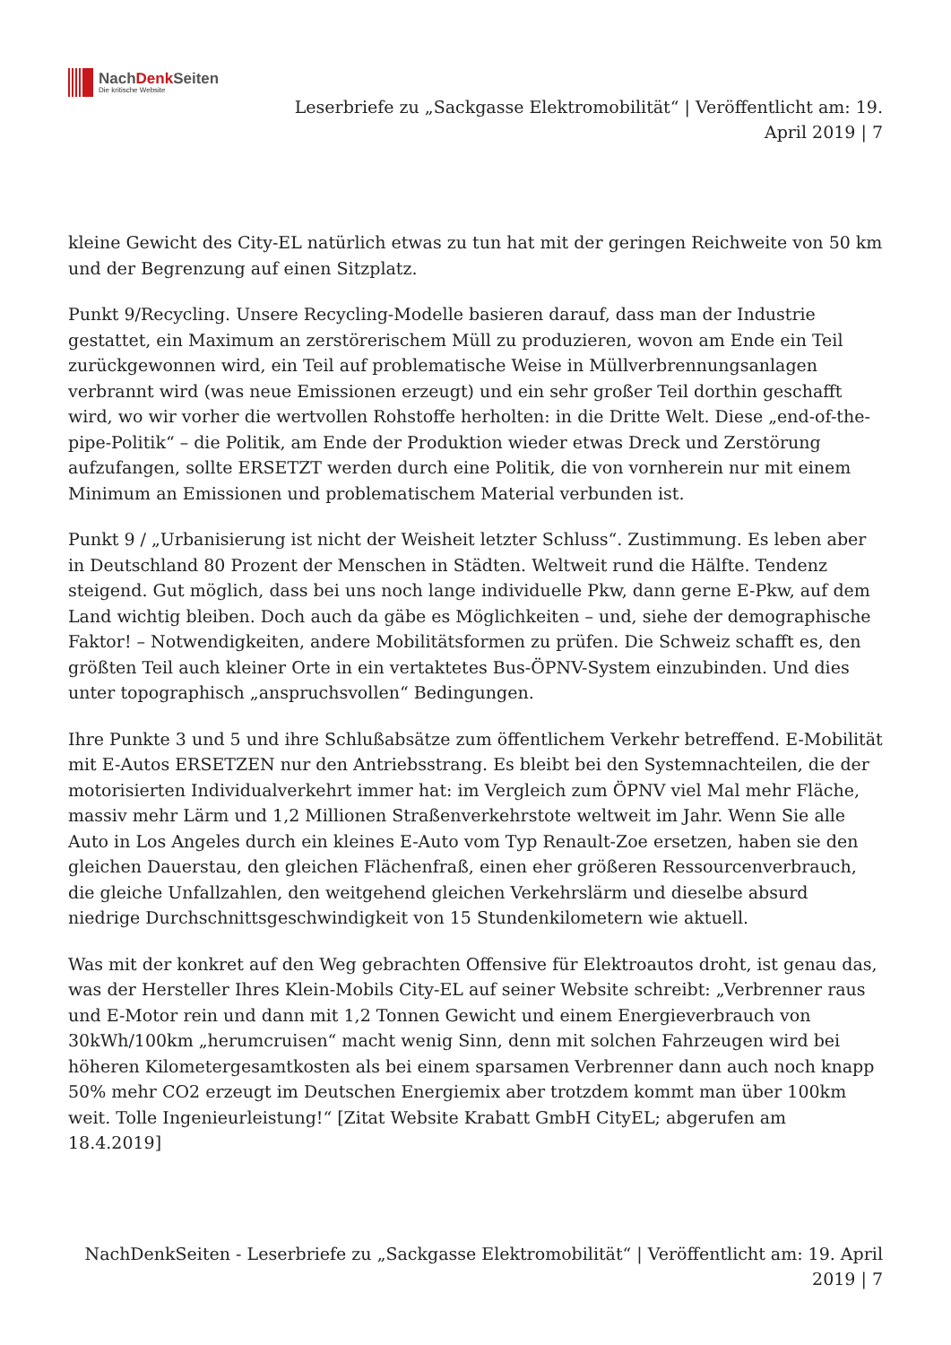NachDenk Seiten
Die kritische Website
Leserbriefe zu „Sackgasse Elektromobilität“ | Veröffentlicht am: 19.
April 2019 | 7
kleine Gewicht des City-EL natürlich etwas zu tun hat mit der geringen Reichweite von 50 km und der Begrenzung auf einen Sitzplatz.
Punkt 9/Recycling. Unsere Recycling-Modelle basieren darauf, dass man der Industrie gestattet, ein Maximum an zerstörerischem Müll zu produzieren, wovon am Ende ein Teil zurückgewonnen wird, ein Teil auf problematische Weise in Müllverbrennungsanlagen verbrannt wird (was neue Emissionen erzeugt) und ein sehr großer Teil dorthin geschafft wird, wo wir vorher die wertvollen Rohstoffe herholten: in die Dritte Welt. Diese „end-of-the-pipe-Politik“ – die Politik, am Ende der Produktion wieder etwas Dreck und Zerstörung aufzufangen, sollte ERSETZT werden durch eine Politik, die von vornherein nur mit einem Minimum an Emissionen und problematischem Material verbunden ist.
Punkt 9 / „Urbanisierung ist nicht der Weisheit letzter Schluss“. Zustimmung. Es leben aber in Deutschland 80 Prozent der Menschen in Städten. Weltweit rund die Hälfte. Tendenz steigend. Gut möglich, dass bei uns noch lange individuelle Pkw, dann gerne E-Pkw, auf dem Land wichtig bleiben. Doch auch da gäbe es Möglichkeiten – und, siehe der demographische Faktor! – Notwendigkeiten, andere Mobilitätsformen zu prüfen. Die Schweiz schafft es, den größten Teil auch kleiner Orte in ein vertaktetes Bus-ÖPNV-System einzubinden. Und dies unter topographisch „anspruchsvollen“ Bedingungen.
Ihre Punkte 3 und 5 und ihre Schlußabsätze zum öffentlichem Verkehr betreffend. E-Mobilität mit E-Autos ERSETZEN nur den Antriebsstrang. Es bleibt bei den Systemnachteilen, die der motorisierten Individualverkehrt immer hat: im Vergleich zum ÖPNV viel Mal mehr Fläche, massiv mehr Lärm und 1,2 Millionen Straßenverkehrstote weltweit im Jahr. Wenn Sie alle Auto in Los Angeles durch ein kleines E-Auto vom Typ Renault-Zoe ersetzen, haben sie den gleichen Dauerstau, den gleichen Flächenfraß, einen eher größeren Ressourcenverbrauch, die gleiche Unfallzahlen, den weitgehend gleichen Verkehrslärm und dieselbe absurd niedrige Durchschnittsgeschwindigkeit von 15 Stundenkilometern wie aktuell.
Was mit der konkret auf den Weg gebrachten Offensive für Elektroautos droht, ist genau das, was der Hersteller Ihres Klein-Mobils City-EL auf seiner Website schreibt: „Verbrenner raus und E-Motor rein und dann mit 1,2 Tonnen Gewicht und einem Energieverbrauch von 30kWh/100km „herumcruisen“ macht wenig Sinn, denn mit solchen Fahrzeugen wird bei höheren Kilometergesamtkosten als bei einem sparsamen Verbrenner dann auch noch knapp 50% mehr CO2 erzeugt im Deutschen Energiemix aber trotzdem kommt man über 100km weit. Tolle Ingenieurleistung!“ [Zitat Website Krabatt GmbH CityEL; abgerufen am 18.4.2019]
NachDenkSeiten - Leserbriefe zu „Sackgasse Elektromobilität“ | Veröffentlicht am: 19. April
2019 | 7